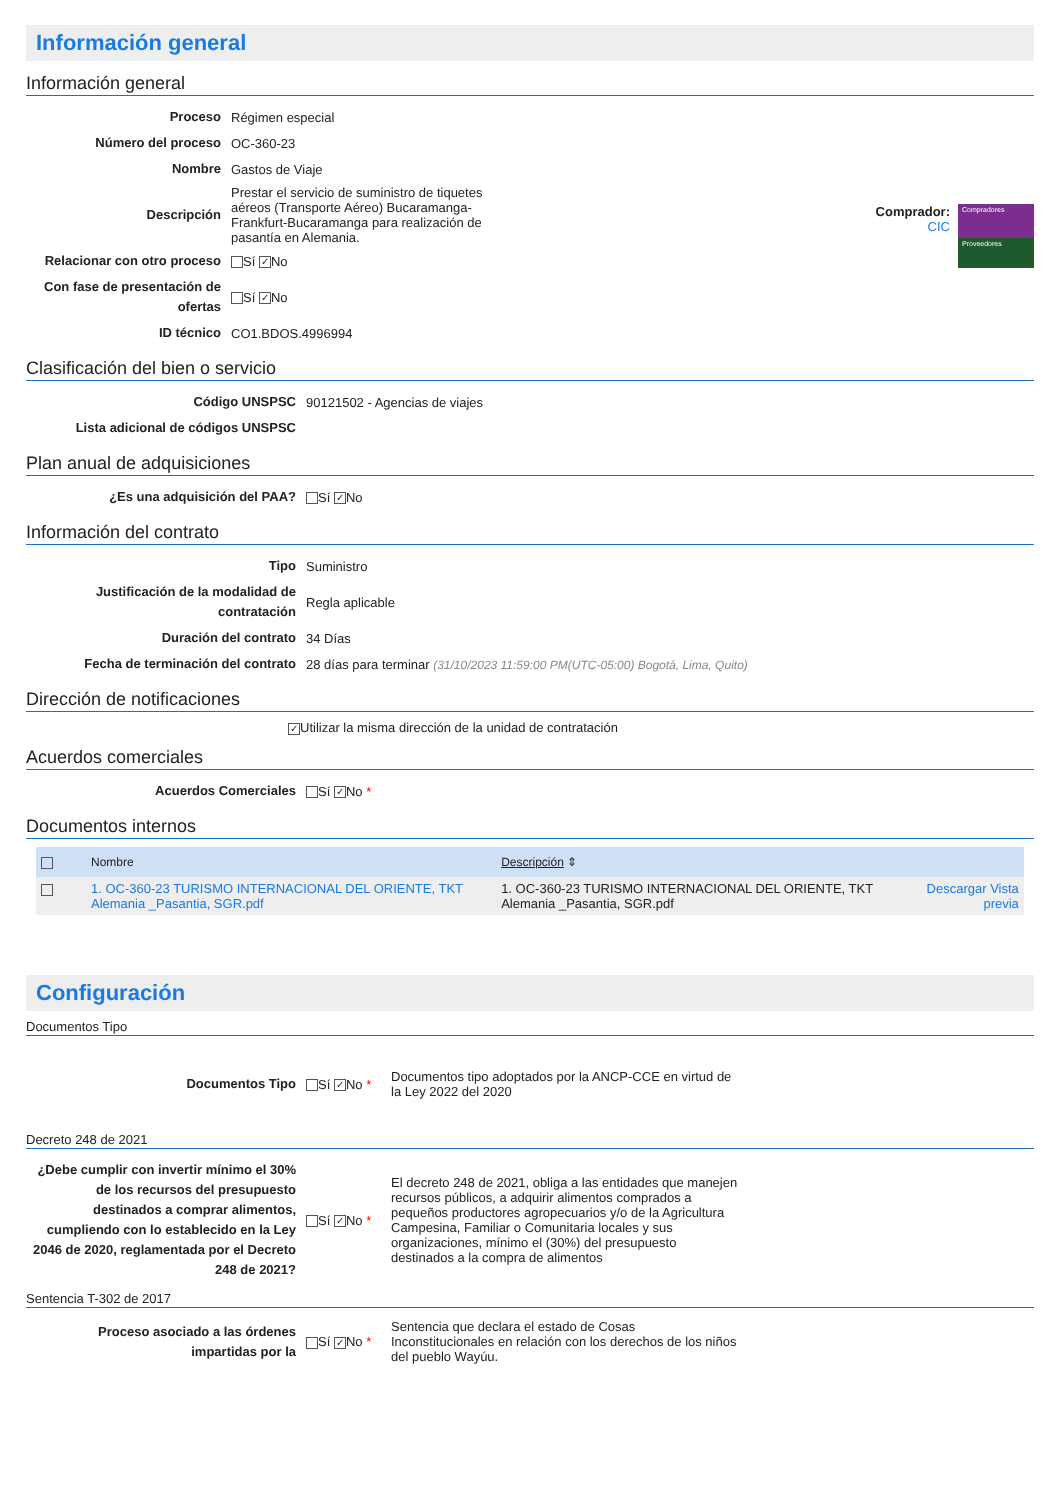Información general
Información general
| Proceso | Régimen especial |
| Número del proceso | OC-360-23 |
| Nombre | Gastos de Viaje |
| Descripción | Prestar el servicio de suministro de tiquetes aéreos (Transporte Aéreo) Bucaramanga-Frankfurt-Bucaramanga para realización de pasantía en Alemania. |
| Relacionar con otro proceso | Sí ✓ No |
| Con fase de presentación de ofertas | Sí ✓ No |
| ID técnico | CO1.BDOS.4996994 |
Comprador:
CIC
Compradores
Proveedores
Clasificación del bien o servicio
| Código UNSPSC | 90121502 - Agencias de viajes |
| Lista adicional de códigos UNSPSC | |
Plan anual de adquisiciones
| ¿Es una adquisición del PAA? | Sí ✓ No |
Información del contrato
| Tipo | Suministro |
| Justificación de la modalidad de contratación | Regla aplicable |
| Duración del contrato | 34 Días |
| Fecha de terminación del contrato | 28 días para terminar (31/10/2023 11:59:00 PM(UTC-05:00) Bogotá, Lima, Quito) |
Dirección de notificaciones
✓ Utilizar la misma dirección de la unidad de contratación
Acuerdos comerciales
| Acuerdos Comerciales | Sí ✓ No * |
Documentos internos
| | Nombre | Descripción ⇕ | |
| --- | --- | --- | --- |
| | 1. OC-360-23 TURISMO INTERNACIONAL DEL ORIENTE, TKT Alemania _Pasantia, SGR.pdf | 1. OC-360-23 TURISMO INTERNACIONAL DEL ORIENTE, TKT Alemania _Pasantia, SGR.pdf | Descargar Vista previa |
Configuración
Documentos Tipo
| Documentos Tipo | Sí ✓ No * | Documentos tipo adoptados por la ANCP-CCE en virtud de la Ley 2022 del 2020 |
Decreto 248 de 2021
| ¿Debe cumplir con invertir mínimo el 30% de los recursos del presupuesto destinados a comprar alimentos, cumpliendo con lo establecido en la Ley 2046 de 2020, reglamentada por el Decreto 248 de 2021? | Sí ✓ No * | El decreto 248 de 2021, obliga a las entidades que manejen recursos públicos, a adquirir alimentos comprados a pequeños productores agropecuarios y/o de la Agricultura Campesina, Familiar o Comunitaria locales y sus organizaciones, mínimo el (30%) del presupuesto destinados a la compra de alimentos |
Sentencia T-302 de 2017
| Proceso asociado a las órdenes impartidas por la | Sí ✓ No * | Sentencia que declara el estado de Cosas Inconstitucionales en relación con los derechos de los niños del pueblo Wayúu. |